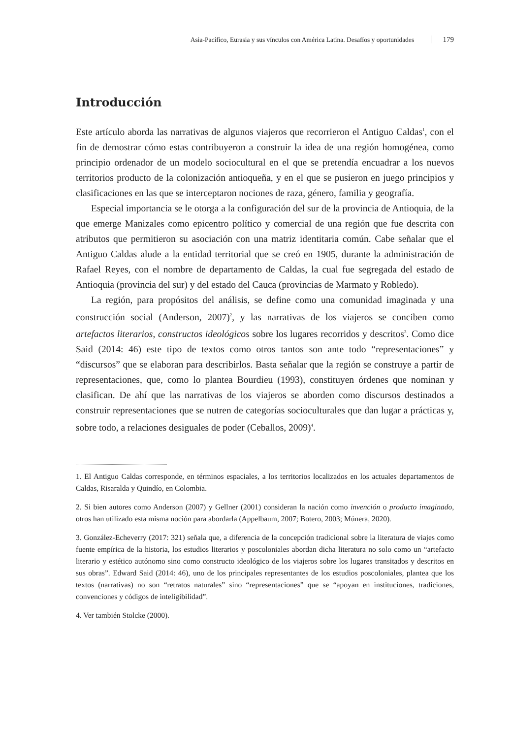Asia-Pacífico, Eurasia y sus vínculos con América Latina. Desafíos y oportunidades 179
Introducción
Este artículo aborda las narrativas de algunos viajeros que recorrieron el Antiguo Caldas<sup>1</sup>, con el fin de demostrar cómo estas contribuyeron a construir la idea de una región homogénea, como principio ordenador de un modelo sociocultural en el que se pretendía encuadrar a los nuevos territorios producto de la colonización antioqueña, y en el que se pusieron en juego principios y clasificaciones en las que se interceptaron nociones de raza, género, familia y geografía.
Especial importancia se le otorga a la configuración del sur de la provincia de Antioquia, de la que emerge Manizales como epicentro político y comercial de una región que fue descrita con atributos que permitieron su asociación con una matriz identitaria común. Cabe señalar que el Antiguo Caldas alude a la entidad territorial que se creó en 1905, durante la administración de Rafael Reyes, con el nombre de departamento de Caldas, la cual fue segregada del estado de Antioquia (provincia del sur) y del estado del Cauca (provincias de Marmato y Robledo).
La región, para propósitos del análisis, se define como una comunidad imaginada y una construcción social (Anderson, 2007)<sup>2</sup>, y las narrativas de los viajeros se conciben como artefactos literarios, constructos ideológicos sobre los lugares recorridos y descritos<sup>3</sup>. Como dice Said (2014: 46) este tipo de textos como otros tantos son ante todo “representaciones” y “discursos” que se elaboran para describirlos. Basta señalar que la región se construye a partir de representaciones, que, como lo plantea Bourdieu (1993), constituyen órdenes que nominan y clasifican. De ahí que las narrativas de los viajeros se aborden como discursos destinados a construir representaciones que se nutren de categorías socioculturales que dan lugar a prácticas y, sobre todo, a relaciones desiguales de poder (Ceballos, 2009)<sup>4</sup>.
1. El Antiguo Caldas corresponde, en términos espaciales, a los territorios localizados en los actuales departamentos de Caldas, Risaralda y Quindío, en Colombia.
2. Si bien autores como Anderson (2007) y Gellner (2001) consideran la nación como invención o producto imaginado, otros han utilizado esta misma noción para abordarla (Appelbaum, 2007; Botero, 2003; Múnera, 2020).
3. González-Echeverry (2017: 321) señala que, a diferencia de la concepción tradicional sobre la literatura de viajes como fuente empírica de la historia, los estudios literarios y poscoloniales abordan dicha literatura no solo como un “artefacto literario y estético autónomo sino como constructo ideológico de los viajeros sobre los lugares transitados y descritos en sus obras”. Edward Said (2014: 46), uno de los principales representantes de los estudios poscoloniales, plantea que los textos (narrativas) no son “retratos naturales” sino “representaciones” que se “apoyan en instituciones, tradiciones, convenciones y códigos de inteligibilidad”.
4. Ver también Stolcke (2000).